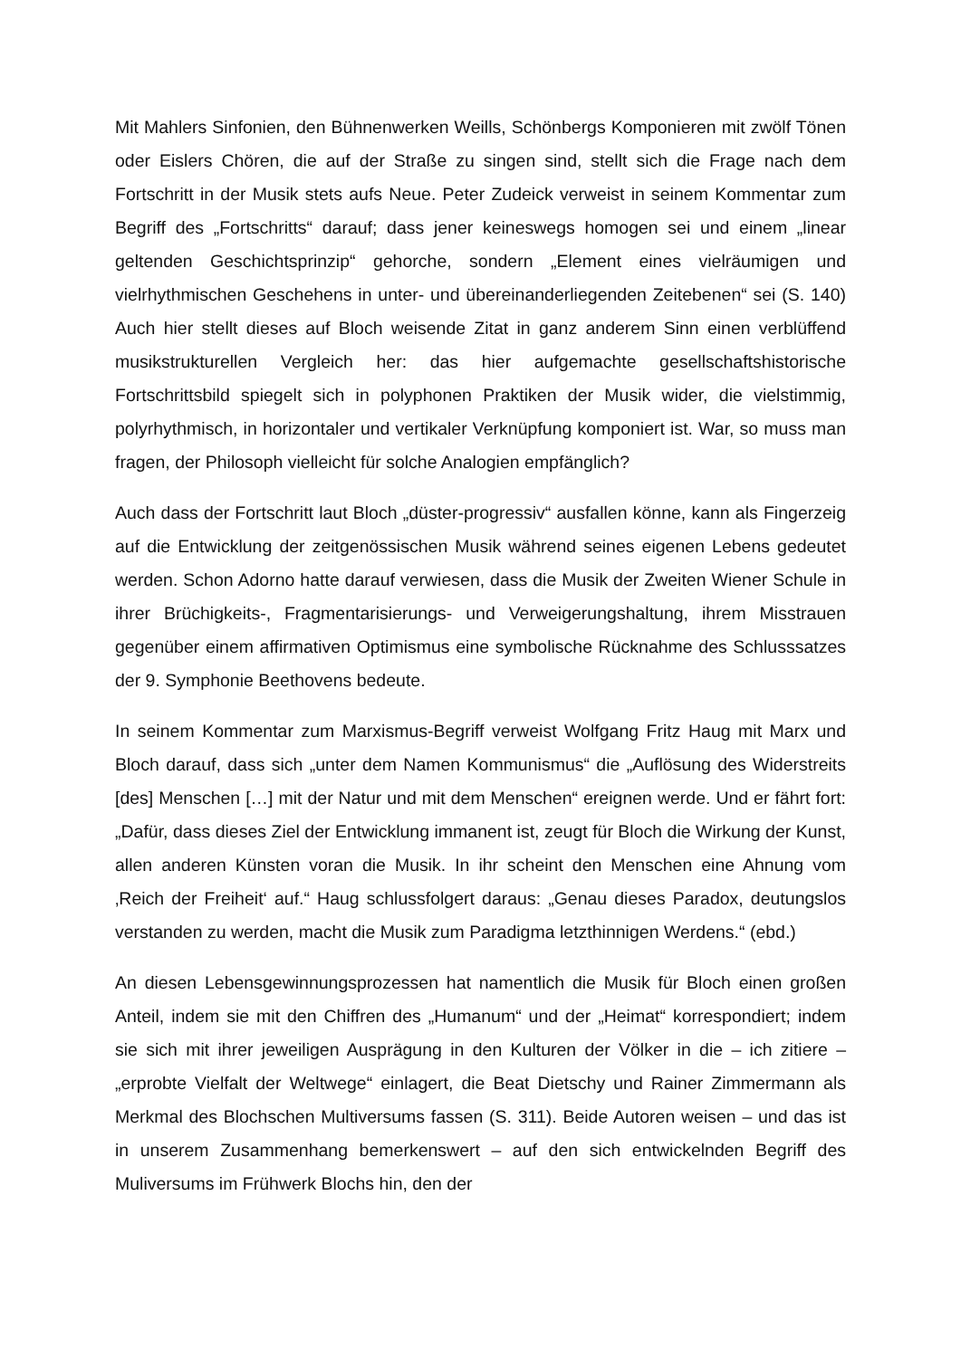Mit Mahlers Sinfonien, den Bühnenwerken Weills, Schönbergs Komponieren mit zwölf Tönen oder Eislers Chören, die auf der Straße zu singen sind, stellt sich die Frage nach dem Fortschritt in der Musik stets aufs Neue. Peter Zudeick verweist in seinem Kommentar zum Begriff des „Fortschritts“ darauf; dass jener keineswegs homogen sei und einem „linear geltenden Geschichtsprinzip“ gehorche, sondern „Element eines vielräumigen und vielrhythmischen Geschehens in unter- und über­einanderliegenden Zeitebenen“ sei (S. 140) Auch hier stellt dieses auf Bloch weisen­de Zitat in ganz anderem Sinn einen verblüffend musikstrukturellen Vergleich her: das hier aufgemachte gesellschaftshistorische Fortschrittsbild spiegelt sich in poly­phonen Praktiken der Musik wider, die vielstimmig, polyrhythmisch, in horizontaler und vertikaler Verknüpfung komponiert ist. War, so muss man fragen, der Philosoph vielleicht für solche Analogien empfänglich?
Auch dass der Fortschritt laut Bloch „düster-progressiv“ ausfallen könne, kann als Fingerzeig auf die Entwicklung der zeitgenössischen Musik während seines eigenen Lebens gedeutet werden. Schon Adorno hatte darauf verwiesen, dass die Musik der Zweiten Wiener Schule in ihrer Brüchigkeits-, Fragmentarisierungs- und Verweige­rungshaltung, ihrem Misstrauen gegenüber einem affirmativen Optimismus eine sym­bolische Rücknahme des Schlusssatzes der 9. Symphonie Beethovens bedeute.
In seinem Kommentar zum Marxismus-Begriff verweist Wolfgang Fritz Haug mit Marx und Bloch darauf, dass sich „unter dem Namen Kommunismus“ die „Auflösung des Widerstreits [des] Menschen […] mit der Natur und mit dem Menschen“ ereignen werde. Und er fährt fort: „Dafür, dass dieses Ziel der Entwicklung immanent ist, zeugt für Bloch die Wirkung der Kunst, allen anderen Künsten voran die Musik. In ihr scheint den Menschen eine Ahnung vom ‚Reich der Freiheit‘ auf.“ Haug schluss­folgert daraus: „Genau dieses Paradox, deutungslos verstanden zu werden, macht die Musik zum Paradigma letzthinnigen Werdens.“ (ebd.)
An diesen Lebensgewinnungsprozessen hat namentlich die Musik für Bloch einen großen Anteil, indem sie mit den Chiffren des „Humanum“ und der „Heimat“ kor­respondiert; indem sie sich mit ihrer jeweiligen Ausprägung in den Kulturen der Völ­ker in die – ich zitiere – „erprobte Vielfalt der Weltwege“ einlagert, die Beat Dietschy und Rainer Zimmermann als Merkmal des Blochschen Multiversums fassen (S. 311). Beide Autoren weisen – und das ist in unserem Zusammenhang bemerkenswert – auf den sich entwickelnden Begriff des Muliversums im Frühwerk Blochs hin, den der